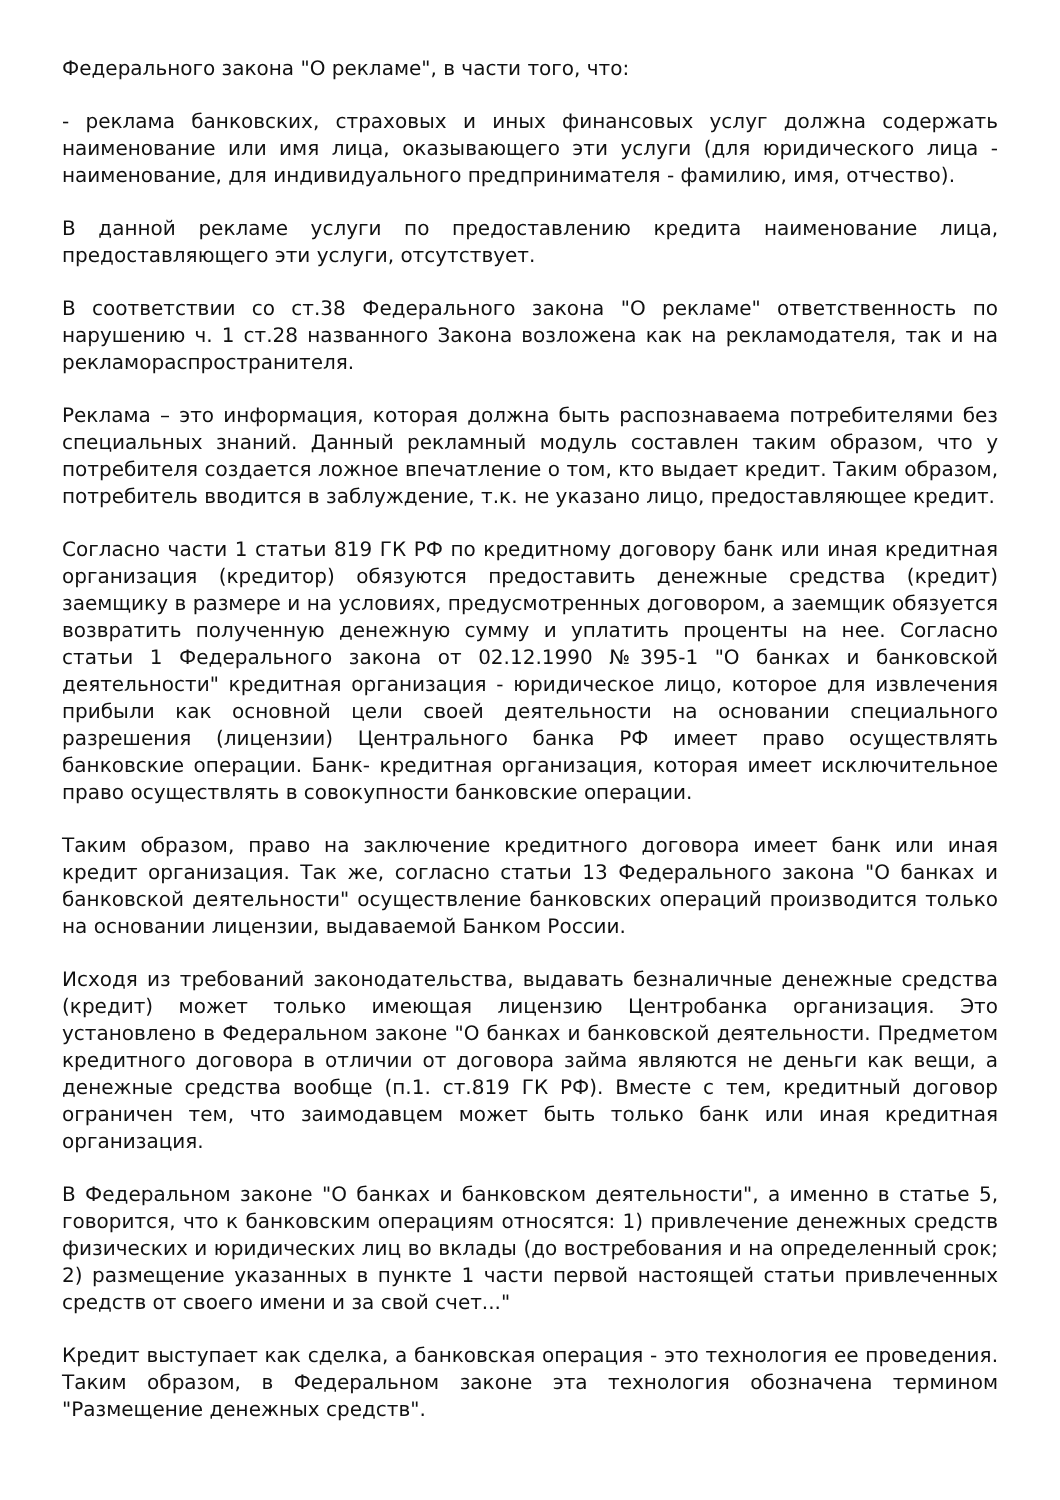Федерального закона "О рекламе", в части того, что:
- реклама банковских, страховых и иных финансовых услуг должна содержать наименование или имя лица, оказывающего эти услуги (для юридического лица - наименование, для индивидуального предпринимателя - фамилию, имя, отчество).
В данной рекламе услуги по предоставлению кредита наименование лица, предоставляющего эти услуги, отсутствует.
В соответствии со ст.38 Федерального закона "О рекламе" ответственность по нарушению ч. 1 ст.28 названного Закона возложена как на рекламодателя, так и на рекламораспространителя.
Реклама – это информация, которая должна быть распознаваема потребителями без специальных знаний. Данный рекламный модуль составлен таким образом, что у потребителя создается ложное впечатление о том, кто выдает кредит. Таким образом, потребитель вводится в заблуждение, т.к. не указано лицо, предоставляющее кредит.
Согласно части 1 статьи 819 ГК РФ по кредитному договору банк или иная кредитная организация (кредитор) обязуются предоставить денежные средства (кредит) заемщику в размере и на условиях, предусмотренных договором, а заемщик обязуется возвратить полученную денежную сумму и уплатить проценты на нее. Согласно статьи 1 Федерального закона от 02.12.1990 №395-1 "О банках и банковской деятельности" кредитная организация - юридическое лицо, которое для извлечения прибыли как основной цели своей деятельности на основании специального разрешения (лицензии) Центрального банка РФ имеет право осуществлять банковские операции. Банк- кредитная организация, которая имеет исключительное право осуществлять в совокупности банковские операции.
Таким образом, право на заключение кредитного договора имеет банк или иная кредит организация. Так же, согласно статьи 13 Федерального закона "О банках и банковской деятельности" осуществление банковских операций производится только на основании лицензии, выдаваемой Банком России.
Исходя из требований законодательства, выдавать безналичные денежные средства (кредит) может только имеющая лицензию Центробанка организация. Это установлено в Федеральном законе "О банках и банковской деятельности. Предметом кредитного договора в отличии от договора займа являются не деньги как вещи, а денежные средства вообще (п.1. ст.819 ГК РФ). Вместе с тем, кредитный договор ограничен тем, что заимодавцем может быть только банк или иная кредитная организация.
В Федеральном законе "О банках и банковском деятельности", а именно в статье 5, говорится, что к банковским операциям относятся: 1) привлечение денежных средств физических и юридических лиц во вклады (до востребования и на определенный срок; 2) размещение указанных в пункте 1 части первой настоящей статьи привлеченных средств от своего имени и за свой счет..."
Кредит выступает как сделка, а банковская операция - это технология ее проведения. Таким образом, в Федеральном законе эта технология обозначена термином "Размещение денежных средств".